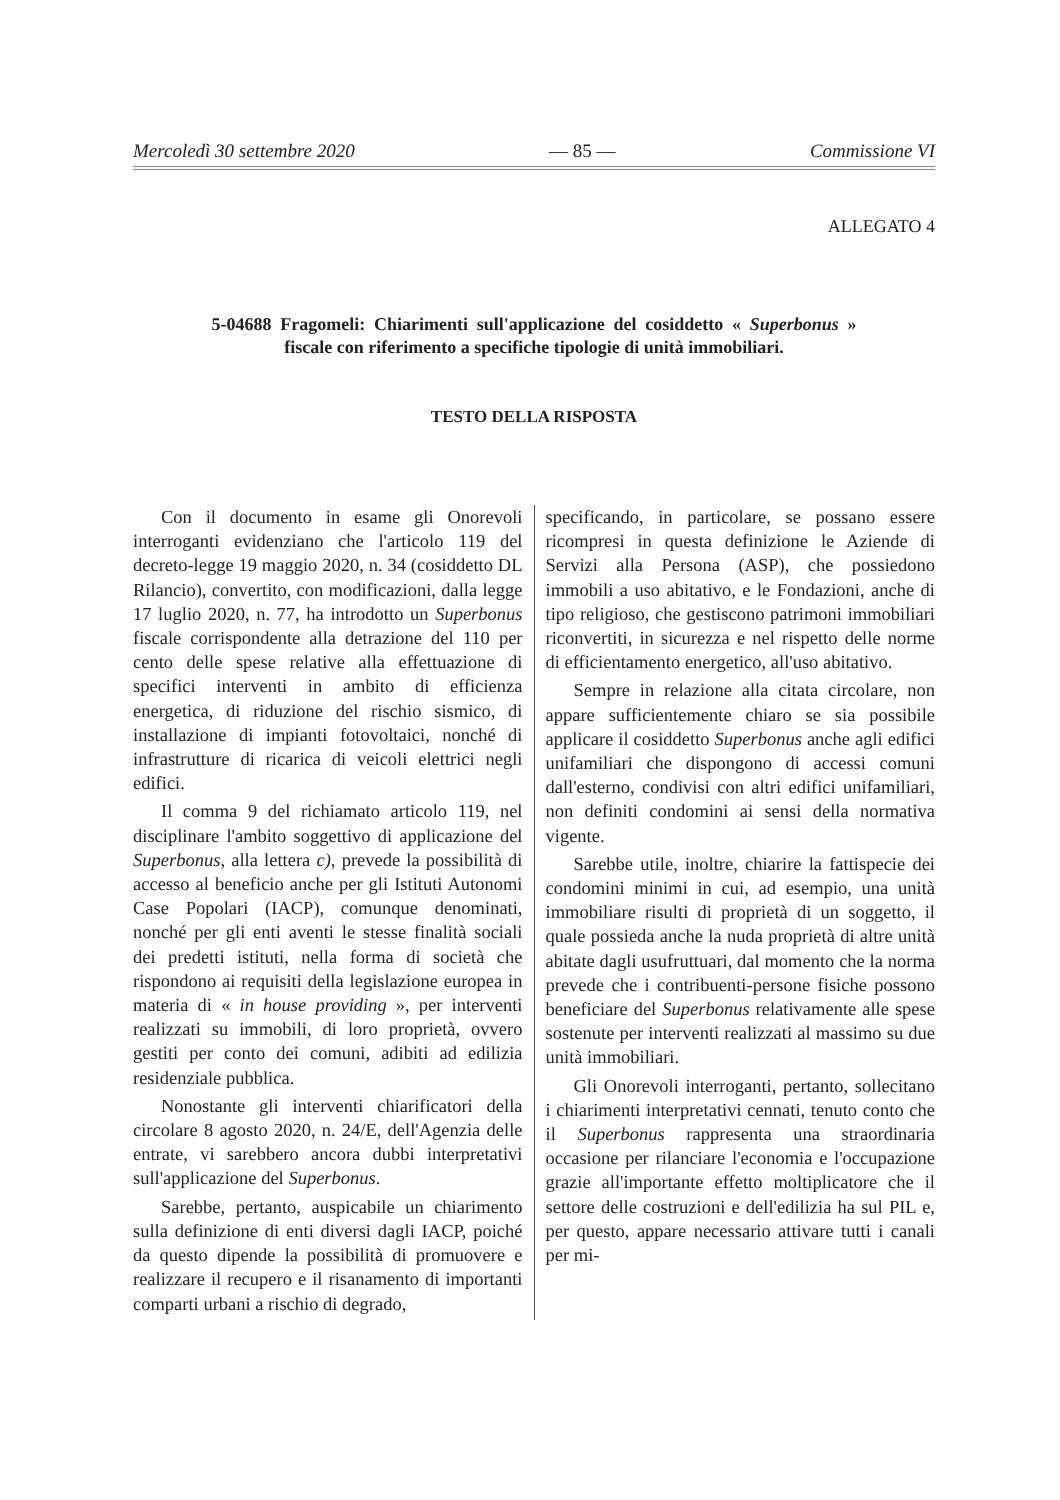Mercoledì 30 settembre 2020 — 85 — Commissione VI
ALLEGATO 4
5-04688 Fragomeli: Chiarimenti sull'applicazione del cosiddetto « Superbonus » fiscale con riferimento a specifiche tipologie di unità immobiliari.
TESTO DELLA RISPOSTA
Con il documento in esame gli Onorevoli interroganti evidenziano che l'articolo 119 del decreto-legge 19 maggio 2020, n. 34 (cosiddetto DL Rilancio), convertito, con modificazioni, dalla legge 17 luglio 2020, n. 77, ha introdotto un Superbonus fiscale corrispondente alla detrazione del 110 per cento delle spese relative alla effettuazione di specifici interventi in ambito di efficienza energetica, di riduzione del rischio sismico, di installazione di impianti fotovoltaici, nonché di infrastrutture di ricarica di veicoli elettrici negli edifici.
Il comma 9 del richiamato articolo 119, nel disciplinare l'ambito soggettivo di applicazione del Superbonus, alla lettera c), prevede la possibilità di accesso al beneficio anche per gli Istituti Autonomi Case Popolari (IACP), comunque denominati, nonché per gli enti aventi le stesse finalità sociali dei predetti istituti, nella forma di società che rispondono ai requisiti della legislazione europea in materia di « in house providing », per interventi realizzati su immobili, di loro proprietà, ovvero gestiti per conto dei comuni, adibiti ad edilizia residenziale pubblica.
Nonostante gli interventi chiarificatori della circolare 8 agosto 2020, n. 24/E, dell'Agenzia delle entrate, vi sarebbero ancora dubbi interpretativi sull'applicazione del Superbonus.
Sarebbe, pertanto, auspicabile un chiarimento sulla definizione di enti diversi dagli IACP, poiché da questo dipende la possibilità di promuovere e realizzare il recupero e il risanamento di importanti comparti urbani a rischio di degrado,
specificando, in particolare, se possano essere ricompresi in questa definizione le Aziende di Servizi alla Persona (ASP), che possiedono immobili a uso abitativo, e le Fondazioni, anche di tipo religioso, che gestiscono patrimoni immobiliari riconvertiti, in sicurezza e nel rispetto delle norme di efficientamento energetico, all'uso abitativo.
Sempre in relazione alla citata circolare, non appare sufficientemente chiaro se sia possibile applicare il cosiddetto Superbonus anche agli edifici unifamiliari che dispongono di accessi comuni dall'esterno, condivisi con altri edifici unifamiliari, non definiti condomini ai sensi della normativa vigente.
Sarebbe utile, inoltre, chiarire la fattispecie dei condomini minimi in cui, ad esempio, una unità immobiliare risulti di proprietà di un soggetto, il quale possieda anche la nuda proprietà di altre unità abitate dagli usufruttuari, dal momento che la norma prevede che i contribuenti-persone fisiche possono beneficiare del Superbonus relativamente alle spese sostenute per interventi realizzati al massimo su due unità immobiliari.
Gli Onorevoli interroganti, pertanto, sollecitano i chiarimenti interpretativi cennati, tenuto conto che il Superbonus rappresenta una straordinaria occasione per rilanciare l'economia e l'occupazione grazie all'importante effetto moltiplicatore che il settore delle costruzioni e dell'edilizia ha sul PIL e, per questo, appare necessario attivare tutti i canali per mi-